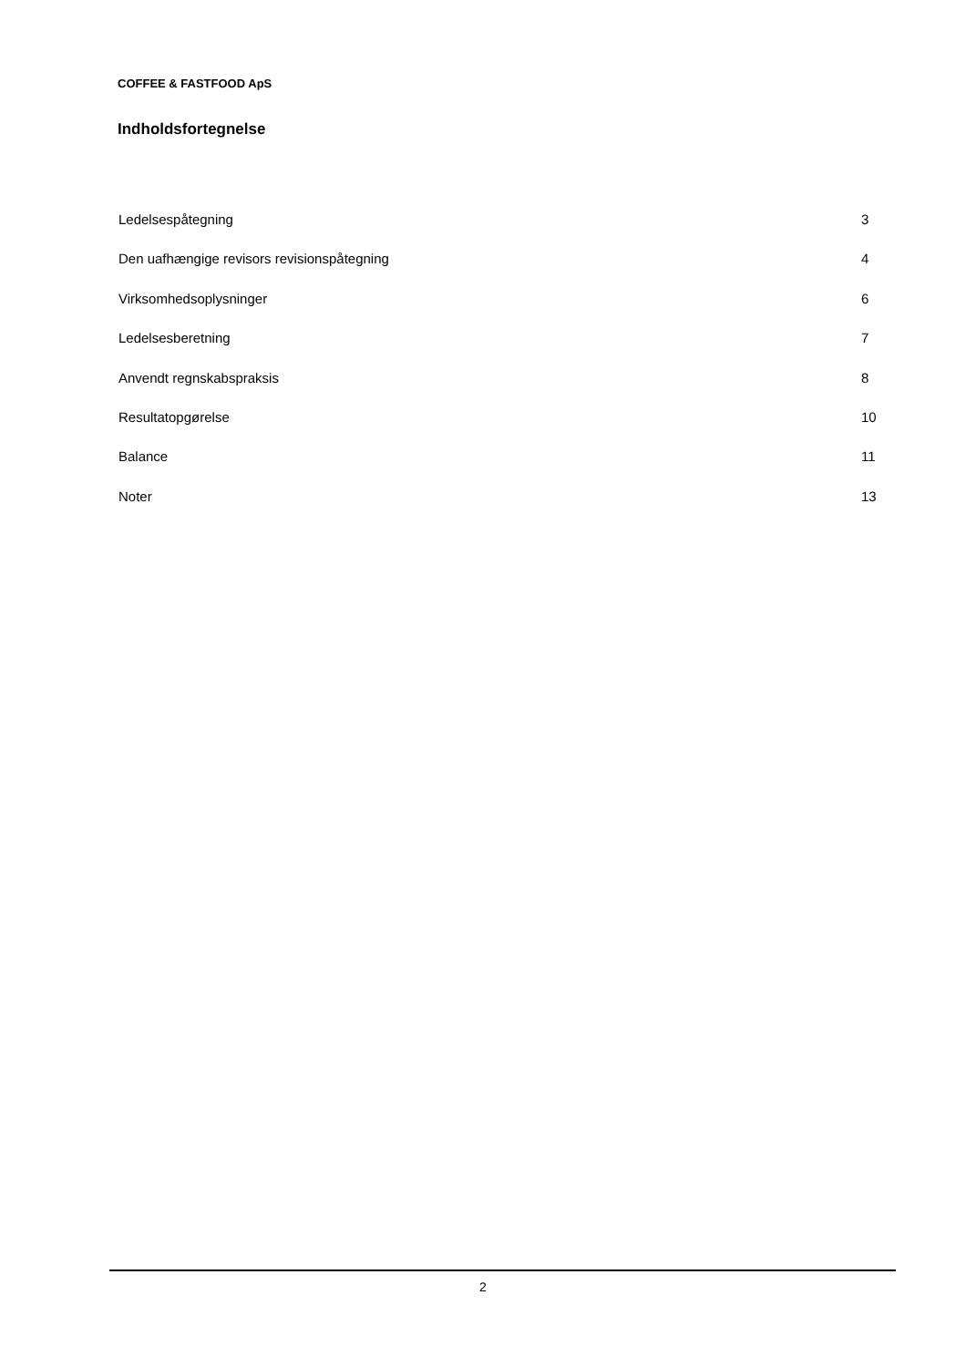COFFEE & FASTFOOD ApS
Indholdsfortegnelse
Ledelsespåtegning 3
Den uafhængige revisors revisionspåtegning 4
Virksomhedsoplysninger 6
Ledelsesberetning 7
Anvendt regnskabspraksis 8
Resultatopgørelse 10
Balance 11
Noter 13
2